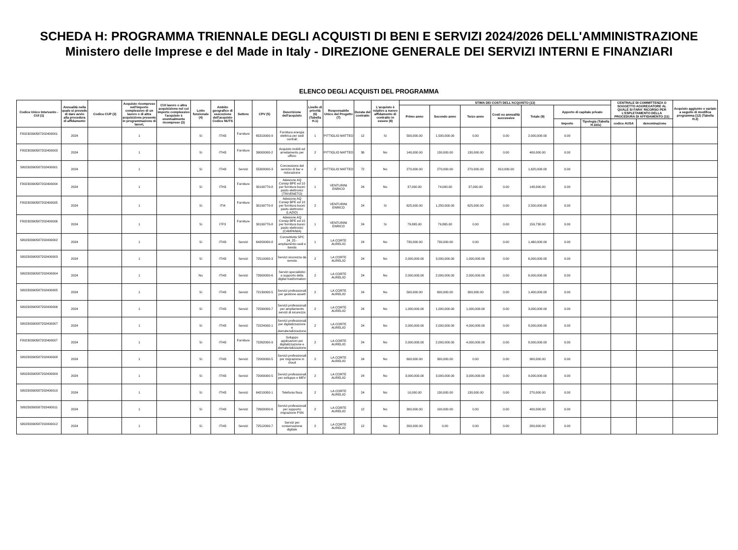SCHEDA H: PROGRAMMA TRIENNALE DEGLI ACQUISTI DI BENI E SERVIZI 2024/2026 DELL'AMMINISTRAZIONE
Ministero delle Imprese e del Made in Italy - DIREZIONE GENERALE DEI SERVIZI INTERNI E FINANZIARI
ELENCO DEGLI ACQUISTI DEL PROGRAMMA
| Codice Unico Intervento - CUI (1) | Annualità nella quale si prevede di dare avvio alla procedura di affidamento | Codice CUP (2) | Acquisto ricompreso nell'importo complessivo di un lavoro o di altra acquisizione presente in programmazione di lavori, | CUI lavoro o altra acquisizione nel cui importo complessivo l'acquisto è eventualmente ricompreso (3) | Lotto funzionale (4) | Ambito geografico di esecuzione dell'acquisto Codice NUTS | Settore | CPV (5) | Descrizione dell'acquisto | Livello di priorità (6) (Tabella H.1) | Responsabile Unico del Progetto (7) | Durata del contratto | L'acquisto è relativo a nuovo affidamento di contratto in essere (8) | STIMA DEI COSTI DELL'ACQUISTO (13) | | | | | | | CENTRALE DI COMMITTENZA O SOGGETTO AGGREGATORE AL QUALE SI FARA' RICORSO PER L'ESPLETAMENTO DELLA PROCEDURA DI AFFIDAMENTO (11) | | Acquisto aggiunto o variato a seguito di modifica programma (12) (Tabella H.2) |
| --- | --- | --- | --- | --- | --- | --- | --- | --- | --- | --- | --- | --- | --- | --- | --- | --- | --- | --- | --- | --- | --- | --- | --- |
| | | | | | | | | | | | | | | Primo anno | Secondo anno | Terzo anno | Costi su annualità successive | Totale (9) | Apporto di capitale privato | | | | |
| | | | | | | | | | | | | | | | | | | | Importo | Tipologia (Tabella H.1bis) | codice AUSA | denominazione | |
| F80230390587202400001 | 2024 | | 1 | | Si | ITI43 | Forniture | 65310000-9 | Fornitura energia elettrica per sedi centrali | 1 | PITTIGLIO MATTEO | 12 | Si | 500,000.00 | 1,500,000.00 | 0.00 | 0.00 | 2,000,000.00 | 0.00 | | | | |
| F80230390587202400003 | 2024 | | 1 | | Si | ITI43 | Forniture | 39000000-2 | Acquisto mobili ed arredamento per ufficio | 2 | PITTIGLIO MATTEO | 36 | No | 140,000.00 | 130,000.00 | 130,000.00 | 0.00 | 400,000.00 | 0.00 | | | | |
| S80230390587202400001 | 2024 | | 1 | | Si | ITI43 | Servizi | 55300000-3 | Concessione del servizio di bar e ristorazione | 2 | PITTIGLIO MATTEO | 72 | No | 270,000.00 | 270,000.00 | 270,000.00 | 810,000.00 | 1,620,000.00 | 0.00 | | | | |
| F80230390587202400004 | 2024 | | 1 | | Si | ITH3 | Forniture | 30199770-8 | Adesione AQ Consip BPE ed 10 per fornitura buoni pasto elettronici (TRIVENETO) | 1 | VENTURINI ENRICO | 24 | No | 37,000.00 | 74,000.00 | 37,000.00 | 0.00 | 148,000.00 | 0.00 | | | | |
| F80230390587202400005 | 2024 | | 1 | | Si | ITI4 | Forniture | 30199770-8 | Adesione AQ Consip BPE ed 10 per fornitura buoni pasto elettronici (LAZIO) | 2 | VENTURINI ENRICO | 24 | Si | 625,000.00 | 1,250,000.00 | 625,000.00 | 0.00 | 2,500,000.00 | 0.00 | | | | |
| F80230390587202400006 | 2024 | | 1 | | Si | ITF3 | Forniture | 30199770-8 | Adesione AQ Consip BPE ed 10 per fornitura buoni pasto elettronici (CAMPANIA) | 1 | VENTURINI ENRICO | 24 | Si | 79,865.00 | 79,865.00 | 0.00 | 0.00 | 159,730.00 | 0.00 | | | | |
| S80230390587202400002 | 2024 | | 1 | | Si | ITI43 | Servizi | 64200000-8 | Connettività SPC 24_25 - ampliamento sedi e banda | 1 | LA CORTE AURELIO | 24 | No | 730,000.00 | 730,000.00 | 0.00 | 0.00 | 1,460,000.00 | 0.00 | | | | |
| S80230390587202400003 | 2024 | | 1 | | Si | ITI43 | Servizi | 72510000-3 | Servizi sicurezza da remoto | 2 | LA CORTE AURELIO | 24 | No | 2,000,000.00 | 3,000,000.00 | 1,000,000.00 | 0.00 | 6,000,000.00 | 0.00 | | | | |
| S80230390587202400004 | 2024 | | 1 | | No | ITI43 | Servizi | 72600000-6 | Servizi specialistici a supporto della digital trasformation | 2 | LA CORTE AURELIO | 24 | No | 2,000,000.00 | 2,000,000.00 | 2,000,000.00 | 0.00 | 6,000,000.00 | 0.00 | | | | |
| S80230390587202400005 | 2024 | | 1 | | Si | ITI43 | Servizi | 72130000-5 | Servizi professionali per gestione assett | 2 | LA CORTE AURELIO | 24 | No | 500,000.00 | 600,000.00 | 300,000.00 | 0.00 | 1,400,000.00 | 0.00 | | | | |
| S80230390587202400006 | 2024 | | 1 | | Si | ITI43 | Servizi | 72590000-7 | Servizi professionali per ampliamento servizi di sicurezza | 2 | LA CORTE AURELIO | 24 | No | 1,000,000.00 | 1,000,000.00 | 1,000,000.00 | 0.00 | 3,000,000.00 | 0.00 | | | | |
| S80230390587202400007 | 2024 | | 1 | | Si | ITI43 | Servizi | 72224000-1 | Servizi professionali per digitalizzazione e dematerializzazione | 2 | LA CORTE AURELIO | 24 | No | 2,000,000.00 | 2,000,000.00 | 4,000,000.00 | 0.00 | 8,000,000.00 | 0.00 | | | | |
| F80230390587202400007 | 2024 | | 1 | | Si | ITI43 | Forniture | 72262000-9 | Sviluppo applicazioni per digitalizzazione e dematerializzazione | 2 | LA CORTE AURELIO | 24 | No | 2,000,000.00 | 2,000,000.00 | 4,000,000.00 | 0.00 | 8,000,000.00 | 0.00 | | | | |
| S80230390587202400008 | 2024 | | 1 | | Si | ITI43 | Servizi | 72000000-5 | Servizi professionali per migrazione in cloud | 2 | LA CORTE AURELIO | 24 | No | 600,000.00 | 300,000.00 | 0.00 | 0.00 | 900,000.00 | 0.00 | | | | |
| S80230390587202400009 | 2024 | | 1 | | Si | ITI43 | Servizi | 72000000-5 | Servizi professionali per sviluppo e MEV | 2 | LA CORTE AURELIO | 24 | No | 3,000,000.00 | 3,000,000.00 | 3,000,000.00 | 0.00 | 9,000,000.00 | 0.00 | | | | |
| S80230390587202400010 | 2024 | | 1 | | Si | ITI43 | Servizi | 64210000-1 | Telefonia fissa | 2 | LA CORTE AURELIO | 24 | No | 10,000.00 | 130,000.00 | 130,000.00 | 0.00 | 270,000.00 | 0.00 | | | | |
| S80230390587202400011 | 2024 | | 1 | | Si | ITI43 | Servizi | 72600000-6 | Servizi professionali per supporto migrazione PSN | 2 | LA CORTE AURELIO | 12 | No | 300,000.00 | 100,000.00 | 0.00 | 0.00 | 400,000.00 | 0.00 | | | | |
| S80230390587202400012 | 2024 | | 1 | | Si | ITI43 | Servizi | 72512000-7 | Servizi per conservazione digitale | 2 | LA CORTE AURELIO | 12 | No | 200,000.00 | 0.00 | 0.00 | 0.00 | 200,000.00 | 0.00 | | | | |